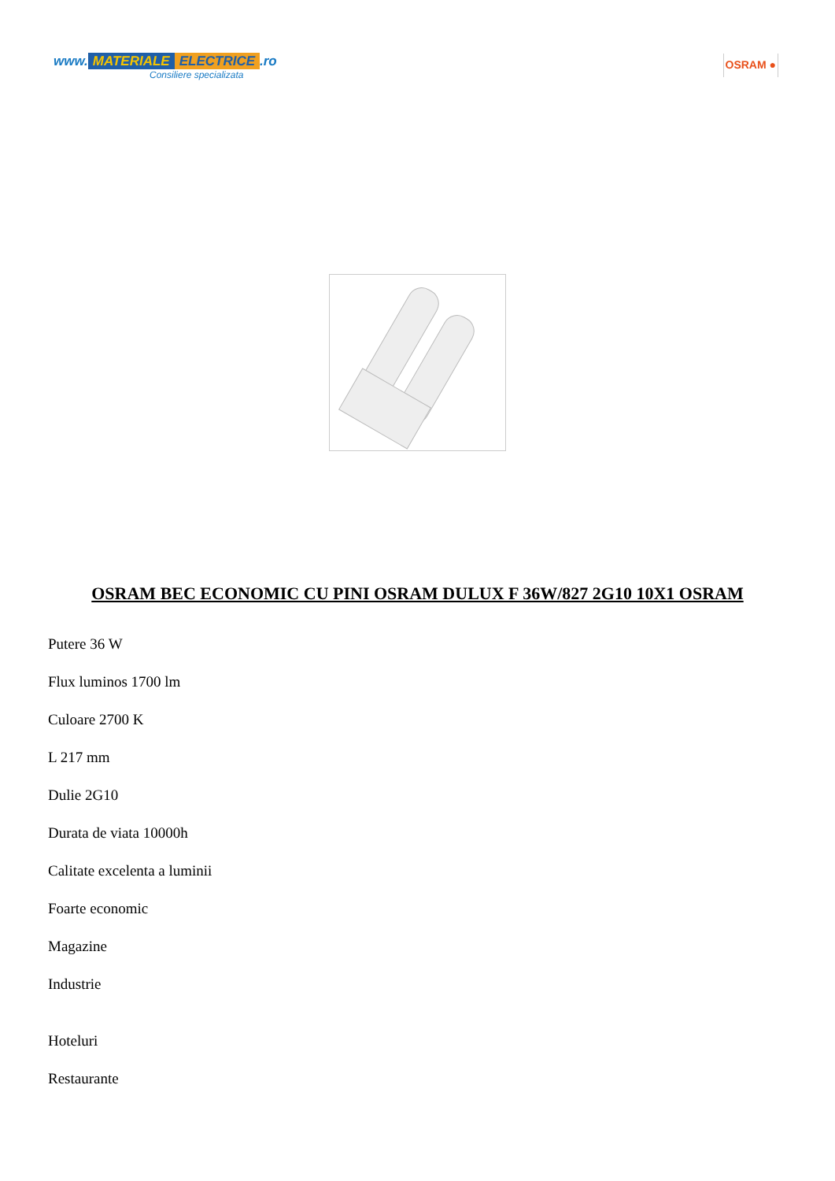www. MATERIALE ELECTRICE.ro
Consiliere specializata
OSRAM ●
OSRAM BEC ECONOMIC CU PINI OSRAM DULUX F 36W/827 2G10 10X1 OSRAM
Putere 36 W
Flux luminos 1700 lm
Culoare 2700 K
L 217 mm
Dulie 2G10
Durata de viata 10000h
Calitate excelenta a luminii
Foarte economic
Magazine
Industrie
Hoteluri
Restaurante